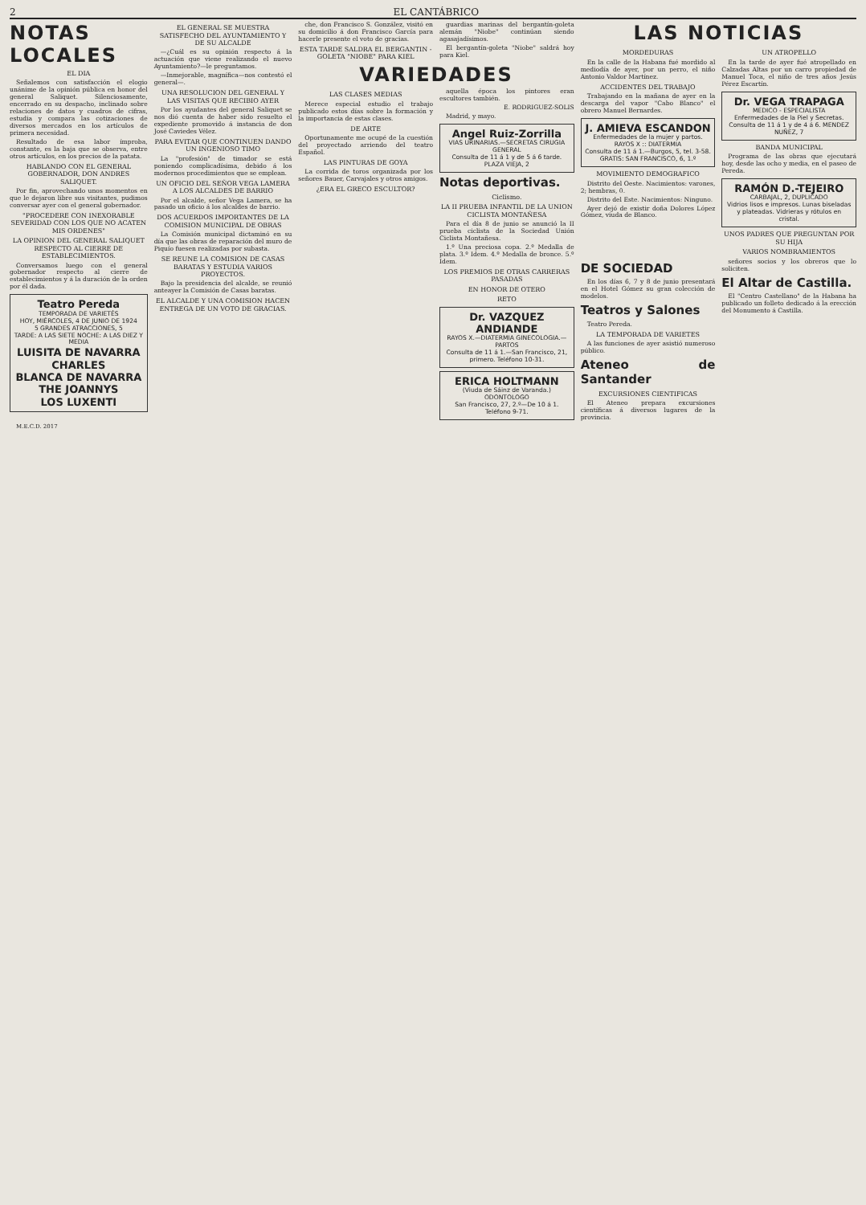2 EL CANTÁBRICO
NOTAS LOCALES
EL DIA
Señalemos con satisfacción el elogio unánime de la opinión pública en honor del general Saliquet. Silenciosamente, encerrado en su despacho, inclinado sobre relaciones de datos y cuadros de cifras, estudia y compara las cotizaciones de diversos mercados en los artículos de primera necesidad.
Resultado de esa labor ímproba, constante, es la baja que se observa, entre otros artículos, en los precios de la patata.
HABLANDO CON EL GENERAL GOBERNADOR, DON ANDRES SALIQUET.
Por fin, aprovechando unos momentos en que le dejaron libre sus visitantes, pudimos conversar ayer con el general gobernador.
"PROCEDERE CON INEXORABLE SEVERIDAD CON LOS QUE NO ACATEN MIS ORDENES"
LA OPINION DEL GENERAL SALIQUET RESPECTO AL CIERRE DE ESTABLECIMIENTOS.
Conversamos luego con el general gobernador respecto al cierre de establecimientos y á la duración de la orden por él dada.
Teatro Pereda
TEMPORADA DE VARIETÉS
HOY, MIÉRCOLES, 4 DE JUNIO DE 1924
5 GRANDES ATRACCIONES, 5
TARDE: A LAS SIETE NOCHE: A LAS DIEZ Y MEDIA
LUISITA DE NAVARRA
CHARLES
BLANCA DE NAVARRA
THE JOANNYS
LOS LUXENTI
EL GENERAL SE MUESTRA SATISFECHO DEL AYUNTAMIENTO Y DE SU ALCALDE
—¿Cuál es su opinión respecto á la actuación que viene realizando el nuevo Ayuntamiento?—le preguntamos.
—Inmejorable, magnífica—nos contestó el general—.
UNA RESOLUCION DEL GENERAL Y LAS VISITAS QUE RECIBIO AYER
Por los ayudantes del general Saliquet se nos dió cuenta de haber sido resuelto el expediente promovido á instancia de don José Caviedes Vélez.
PARA EVITAR QUE CONTINUEN DANDO UN INGENIOSO TIMO
La "profesión" de timador se está poniendo complicadísima, debido á los modernos procedimientos que se emplean.
UN OFICIO DEL SEÑOR VEGA LAMERA A LOS ALCALDES DE BARRIO
Por el alcalde, señor Vega Lamera, se ha pasado un oficio á los alcaldes de barrio.
DOS ACUERDOS IMPORTANTES DE LA COMISION MUNICIPAL DE OBRAS
La Comisión municipal dictaminó en su día que las obras de reparación del muro de Piquío fuesen realizadas por subasta.
SE REUNE LA COMISION DE CASAS BARATAS Y ESTUDIA VARIOS PROYECTOS.
Bajo la presidencia del alcalde, se reunió anteayer la Comisión de Casas baratas.
EL ALCALDE Y UNA COMISION HACEN ENTREGA DE UN VOTO DE GRACIAS.
che, don Francisco S. González, visitó en su domicilio á don Francisco García para hacerle presente el voto de gracias.
ESTA TARDE SALDRA EL BERGANTIN - GOLETA "NIOBE" PARA KIEL
guardias marinas del bergantín-goleta alemán "Niobe" continúan siendo agasajadísimos.
El bergantín-goleta "Niobe" saldrá hoy para Kiel.
VARIEDADES
LAS CLASES MEDIAS
Merece especial estudio el trabajo publicado estos días sobre la formación y la importancia de estas clases.
DE ARTE
Oportunamente me ocupé de la cuestión del proyectado arriendo del teatro Español.
LAS PINTURAS DE GOYA
La corrida de toros organizada por los señores Bauer, Carvajales y otros amigos.
¿ERA EL GRECO ESCULTOR?
aquella época los pintores eran escultores también.
E. RODRIGUEZ-SOLIS
Madrid, y mayo.
Angel Ruiz-Zorrilla
VIAS URINARIAS.—SECRETAS CIRUGIA GENERAL
Consulta de 11 á 1 y de 5 á 6 tarde. PLAZA VIEJA, 2
Notas deportivas.
Ciclismo.
LA II PRUEBA INFANTIL DE LA UNION CICLISTA MONTAÑESA
Para el día 8 de junio se anunció la II prueba ciclista de la Sociedad Unión Ciclista Montañesa.
1.º Una preciosa copa. 2.º Medalla de plata. 3.º Idem. 4.º Medalla de bronce. 5.º Idem.
LOS PREMIOS DE OTRAS CARRERAS PASADAS
EN HONOR DE OTERO
RETO
Dr. VAZQUEZ ANDIANDE
RAYOS X.—DIATERMIA GINECOLOGIA.—PARTOS
Consulta de 11 á 1.—San Francisco, 21, primero. Teléfono 10-31.
ERICA HOLTMANN
(Viuda de Sáinz de Varanda.) ODONTOLOGO
San Francisco, 27, 2.º—De 10 á 1. Teléfono 9-71.
LAS NOTICIAS
MORDEDURAS
En la calle de la Habana fué mordido al mediodía de ayer, por un perro, el niño Antonio Valdor Martínez.
ACCIDENTES DEL TRABAJO
Trabajando en la mañana de ayer en la descarga del vapor "Cabo Blanco" el obrero Manuel Bernardes.
J. AMIEVA ESCANDON
Enfermedades de la mujer y partos. RAYOS X :: DIATERMIA
Consulta de 11 á 1.—Burgos, 5, tel. 3-58. GRATIS: SAN FRANCISCO, 6, 1.º
MOVIMIENTO DEMOGRAFICO
Distrito del Oeste. Nacimientos: varones, 2; hembras, 0.
Distrito del Este. Nacimientos: Ninguno.
Ayer dejó de existir doña Dolores López Gómez, viuda de Blanco.
UN ATROPELLO
En la tarde de ayer fué atropellado en Calzadas Altas por un carro propiedad de Manuel Toca, el niño de tres años Jesús Pérez Escartín.
Dr. VEGA TRAPAGA
MEDICO - ESPECIALISTA
Enfermedades de la Piel y Secretas. Consulta de 11 á 1 y de 4 á 6. MENDEZ NUÑEZ, 7
BANDA MUNICIPAL
Programa de las obras que ejecutará hoy, desde las ocho y media, en el paseo de Pereda.
RAMÓN D.-TEJEIRO
CARBAJAL, 2, DUPLICADO
Vidrios lisos e impresos. Lunas biseladas y plateadas. Vidrieras y rótulos en cristal.
UNOS PADRES QUE PREGUNTAN POR SU HIJA
VARIOS NOMBRAMIENTOS
DE SOCIEDAD
En los días 6, 7 y 8 de junio presentará en el Hotel Gómez su gran colección de modelos.
Teatros y Salones
Teatro Pereda.
LA TEMPORADA DE VARIETES
A las funciones de ayer asistió numeroso público.
Ateneo de Santander
EXCURSIONES CIENTIFICAS
El Ateneo prepara excursiones científicas á diversos lugares de la provincia.
señores socios y los obreros que lo soliciten.
El Altar de Castilla.
El "Centro Castellano" de la Habana ha publicado un folleto dedicado á la erección del Monumento á Castilla.
M.E.C.D. 2017